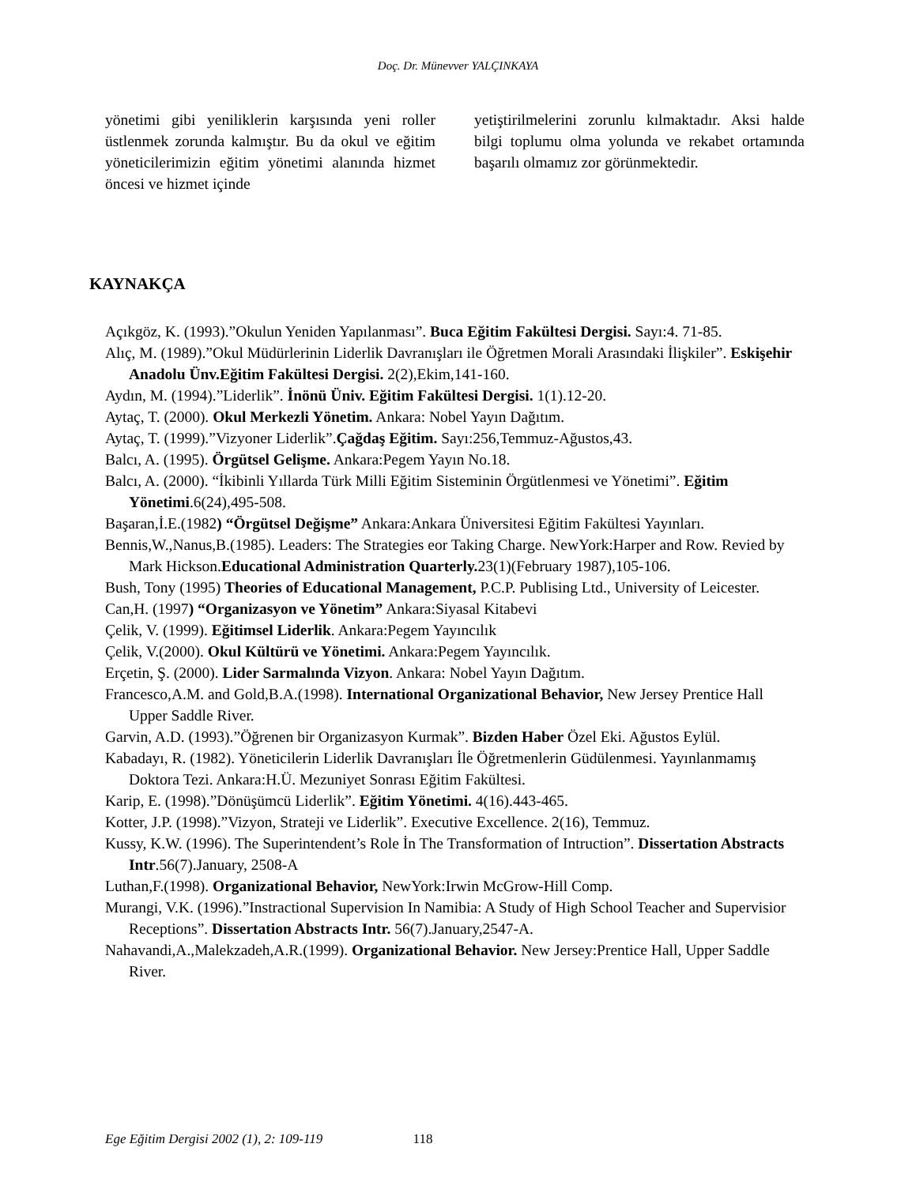Doç. Dr. Münevver YALÇINKAYA
yönetimi gibi yeniliklerin karşısında yeni roller üstlenmek zorunda kalmıştır. Bu da okul ve eğitim yöneticilerimizin eğitim yönetimi alanında hizmet öncesi ve hizmet içinde
yetiştirilmelerini zorunlu kılmaktadır. Aksi halde bilgi toplumu olma yolunda ve rekabet ortamında başarılı olmamız zor görünmektedir.
KAYNAKÇA
Açıkgöz, K. (1993).”Okulun Yeniden Yapılanması”. Buca Eğitim Fakültesi Dergisi. Sayı:4. 71-85.
Alıç, M. (1989).”Okul Müdürlerinin Liderlik Davranışları ile Öğretmen Morali Arasındaki İlişkiler”. Eskişehir Anadolu Ünv.Eğitim Fakültesi Dergisi. 2(2),Ekim,141-160.
Aydın, M. (1994).”Liderlik”. İnönü Üniv. Eğitim Fakültesi Dergisi. 1(1).12-20.
Aytaç, T. (2000). Okul Merkezli Yönetim. Ankara: Nobel Yayın Dağıtım.
Aytaç, T. (1999).”Vizyoner Liderlik”.Çağdaş Eğitim. Sayı:256,Temmuz-Ağustos,43.
Balcı, A. (1995). Örgütsel Gelişme. Ankara:Pegem Yayın No.18.
Balcı, A. (2000). “İkibinli Yıllarda Türk Milli Eğitim Sisteminin Örgütlenmesi ve Yönetimi”. Eğitim Yönetimi.6(24),495-508.
Başaran,İ.E.(1982) “Örgütsel Değişme” Ankara:Ankara Üniversitesi Eğitim Fakültesi Yayınları.
Bennis,W.,Nanus,B.(1985). Leaders: The Strategies eor Taking Charge. NewYork:Harper and Row. Revied by Mark Hickson.Educational Administration Quarterly. 23(1)(February 1987),105-106.
Bush, Tony (1995) Theories of Educational Management, P.C.P. Publising Ltd., University of Leicester.
Can,H. (1997) “Organizasyon ve Yönetim” Ankara:Siyasal Kitabevi
Çelik, V. (1999). Eğitimsel Liderlik. Ankara:Pegem Yayıncılık
Çelik, V.(2000). Okul Kültürü ve Yönetimi. Ankara:Pegem Yayıncılık.
Erçetin, Ş. (2000). Lider Sarmalında Vizyon. Ankara: Nobel Yayın Dağıtım.
Francesco,A.M. and Gold,B.A.(1998). International Organizational Behavior, New Jersey Prentice Hall Upper Saddle River.
Garvin, A.D. (1993).”Öğrenen bir Organizasyon Kurmak”. Bizden Haber Özel Eki. Ağustos Eylül.
Kabadayı, R. (1982). Yöneticilerin Liderlik Davranışları İle Öğretmenlerin Güdülenmesi. Yayınlanmamış Doktora Tezi. Ankara:H.Ü. Mezuniyet Sonrası Eğitim Fakültesi.
Karip, E. (1998).”Dönüşümcü Liderlik”. Eğitim Yönetimi. 4(16).443-465.
Kotter, J.P. (1998).”Vizyon, Strateji ve Liderlik”. Executive Excellence. 2(16), Temmuz.
Kussy, K.W. (1996). The Superintendent’s Role İn The Transformation of Intruction”. Dissertation Abstracts Intr.56(7).January, 2508-A
Luthan,F.(1998). Organizational Behavior, NewYork:Irwin McGrow-Hill Comp.
Murangi, V.K. (1996).”Instractional Supervision In Namibia: A Study of High School Teacher and Supervisior Receptions”. Dissertation Abstracts Intr. 56(7).January,2547-A.
Nahavandi,A.,Malekzadeh,A.R.(1999). Organizational Behavior. New Jersey:Prentice Hall, Upper Saddle River.
Ege Eğitim Dergisi 2002 (1), 2: 109-119 118